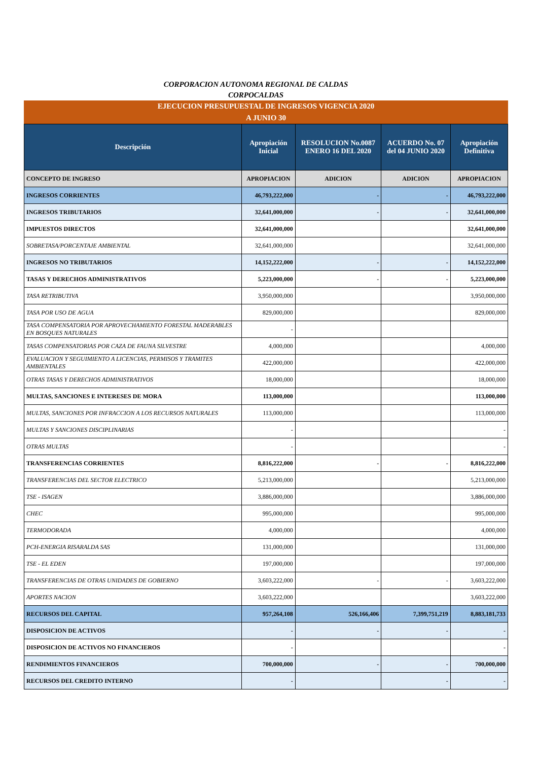CORPORACION AUTONOMA REGIONAL DE CALDAS
CORPOCALDAS
EJECUCION PRESUPUESTAL DE INGRESOS VIGENCIA 2020
A JUNIO 30
| Descripción | Apropiación Inicial | RESOLUCION No.0087 ENERO 16 DEL 2020 | ACUERDO No. 07 del 04 JUNIO 2020 | Apropiación Definitiva |
| --- | --- | --- | --- | --- |
| CONCEPTO DE INGRESO | APROPIACION | ADICION | ADICION | APROPIACION |
| INGRESOS CORRIENTES | 46,793,222,000 | - | - | 46,793,222,000 |
| INGRESOS TRIBUTARIOS | 32,641,000,000 | - | - | 32,641,000,000 |
| IMPUESTOS DIRECTOS | 32,641,000,000 | | | 32,641,000,000 |
| SOBRETASA/PORCENTAJE AMBIENTAL | 32,641,000,000 | | | 32,641,000,000 |
| INGRESOS NO TRIBUTARIOS | 14,152,222,000 | - | - | 14,152,222,000 |
| TASAS Y DERECHOS ADMINISTRATIVOS | 5,223,000,000 | - | - | 5,223,000,000 |
| TASA RETRIBUTIVA | 3,950,000,000 | | | 3,950,000,000 |
| TASA POR USO DE AGUA | 829,000,000 | | | 829,000,000 |
| TASA COMPENSATORIA POR APROVECHAMIENTO FORESTAL MADERABLES EN BOSQUES NATURALES | - | | | |
| TASAS COMPENSATORIAS POR CAZA DE FAUNA SILVESTRE | 4,000,000 | | | 4,000,000 |
| EVALUACION Y SEGUIMIENTO A LICENCIAS, PERMISOS Y TRAMITES AMBIENTALES | 422,000,000 | | | 422,000,000 |
| OTRAS TASAS Y DERECHOS ADMINISTRATIVOS | 18,000,000 | | | 18,000,000 |
| MULTAS, SANCIONES E INTERESES DE MORA | 113,000,000 | | | 113,000,000 |
| MULTAS, SANCIONES POR INFRACCION A LOS RECURSOS NATURALES | 113,000,000 | | | 113,000,000 |
| MULTAS Y SANCIONES DISCIPLINARIAS | - | | | - |
| OTRAS MULTAS | - | | | - |
| TRANSFERENCIAS CORRIENTES | 8,816,222,000 | - | - | 8,816,222,000 |
| TRANSFERENCIAS DEL SECTOR ELECTRICO | 5,213,000,000 | | | 5,213,000,000 |
| TSE - ISAGEN | 3,886,000,000 | | | 3,886,000,000 |
| CHEC | 995,000,000 | | | 995,000,000 |
| TERMODORADA | 4,000,000 | | | 4,000,000 |
| PCH-ENERGIA RISARALDA SAS | 131,000,000 | | | 131,000,000 |
| TSE - EL EDEN | 197,000,000 | | | 197,000,000 |
| TRANSFERENCIAS DE OTRAS UNIDADES DE GOBIERNO | 3,603,222,000 | - | - | 3,603,222,000 |
| APORTES NACION | 3,603,222,000 | | | 3,603,222,000 |
| RECURSOS DEL CAPITAL | 957,264,108 | 526,166,406 | 7,399,751,219 | 8,883,181,733 |
| DISPOSICION DE ACTIVOS | - | - | - | - |
| DISPOSICION DE ACTIVOS NO FINANCIEROS | - | | | - |
| RENDIMIENTOS FINANCIEROS | 700,000,000 | - | - | 700,000,000 |
| RECURSOS DEL CREDITO INTERNO | - | | - | - |